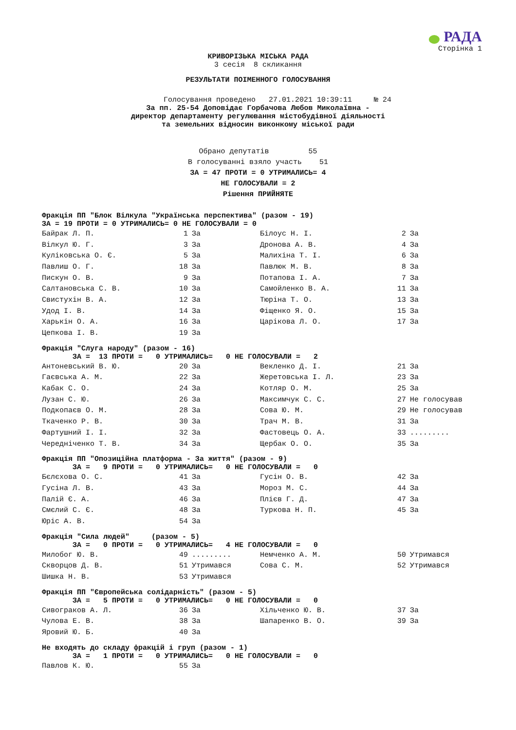РАДА
Сторінка 1
КРИВОРІЗЬКА МІСЬКА РАДА
3 сесія 8 скликання
РЕЗУЛЬТАТИ ПОІМЕННОГО ГОЛОСУВАННЯ
Голосування проведено 27.01.2021 10:39:11 № 24
За пп. 25-54 Доповідає Горбачова Любов Миколаївна -
директор департаменту регулювання містобудівної діяльності
та земельних відносин виконкому міської ради
Обрано депутатів 55
В голосуванні взяло участь 51
ЗА = 47 ПРОТИ = 0 УТРИМАЛИСЬ= 4
НЕ ГОЛОСУВАЛИ = 2
Рішення ПРИЙНЯТЕ
Фракція ПП "Блок Вілкула "Українська перспектива" (разом - 19)
ЗА = 19 ПРОТИ = 0 УТРИМАЛИСЬ= 0 НЕ ГОЛОСУВАЛИ = 0
| Байрак Л. П. | 1 | За | Білоус Н. І. | 2 | За |
| Вілкул Ю. Г. | 3 | За | Дронова А. В. | 4 | За |
| Куліковська О. Є. | 5 | За | Малихіна Т. І. | 6 | За |
| Павлиш О. Г. | 18 | За | Павлюк М. В. | 8 | За |
| Пискун О. В. | 9 | За | Потапова І. А. | 7 | За |
| Салтановська С. В. | 10 | За | Самойленко В. А. | 11 | За |
| Свистухін В. А. | 12 | За | Тюріна Т. О. | 13 | За |
| Удод І. В. | 14 | За | Фіщенко Я. О. | 15 | За |
| Харькін О. А. | 16 | За | Царікова Л. О. | 17 | За |
| Цепкова І. В. | 19 | За | | | |
Фракція "Слуга народу" (разом - 16)
ЗА = 13 ПРОТИ = 0 УТРИМАЛИСЬ= 0 НЕ ГОЛОСУВАЛИ = 2
| Антоневський В. Ю. | 20 | За | Векленко Д. І. | 21 | За |
| Гаєвська А. М. | 22 | За | Жеретовська І. Л. | 23 | За |
| Кабак С. О. | 24 | За | Котляр О. М. | 25 | За |
| Лузан С. Ю. | 26 | За | Максимчук С. С. | 27 | Не голосував |
| Подкопаєв О. М. | 28 | За | Сова Ю. М. | 29 | Не голосував |
| Ткаченко Р. В. | 30 | За | Трач М. В. | 31 | За |
| Фартушний І. І. | 32 | За | Фастовець О. А. | 33 | ......... |
| Чередніченко Т. В. | 34 | За | Щербак О. О. | 35 | За |
Фракція ПП "Опозиційна платформа - За життя" (разом - 9)
ЗА = 9 ПРОТИ = 0 УТРИМАЛИСЬ= 0 НЕ ГОЛОСУВАЛИ = 0
| Бєлєхова О. С. | 41 | За | Гусін О. В. | 42 | За |
| Гусіна Л. В. | 43 | За | Мороз М. С. | 44 | За |
| Палій Є. А. | 46 | За | Плієв Г. Д. | 47 | За |
| Смєлий С. Є. | 48 | За | Туркова Н. П. | 45 | За |
| Юріс А. В. | 54 | За | | | |
Фракція "Сила людей" (разом - 5)
ЗА = 0 ПРОТИ = 0 УТРИМАЛИСЬ= 4 НЕ ГОЛОСУВАЛИ = 0
| Милобог Ю. В. | 49 | ......... | Немченко А. М. | 50 | Утримався |
| Скворцов Д. В. | 51 | Утримався | Сова С. М. | 52 | Утримався |
| Шишка Н. В. | 53 | Утримався | | | |
Фракція ПП "Європейська солідарність" (разом - 5)
ЗА = 5 ПРОТИ = 0 УТРИМАЛИСЬ= 0 НЕ ГОЛОСУВАЛИ = 0
| Сивограков А. Л. | 36 | За | Хільченко Ю. В. | 37 | За |
| Чулова Е. В. | 38 | За | Шапаренко В. О. | 39 | За |
| Яровий Ю. Б. | 40 | За | | | |
Не входять до складу фракцій і груп (разом - 1)
ЗА = 1 ПРОТИ = 0 УТРИМАЛИСЬ= 0 НЕ ГОЛОСУВАЛИ = 0
| Павлов К. Ю. | 55 | За |